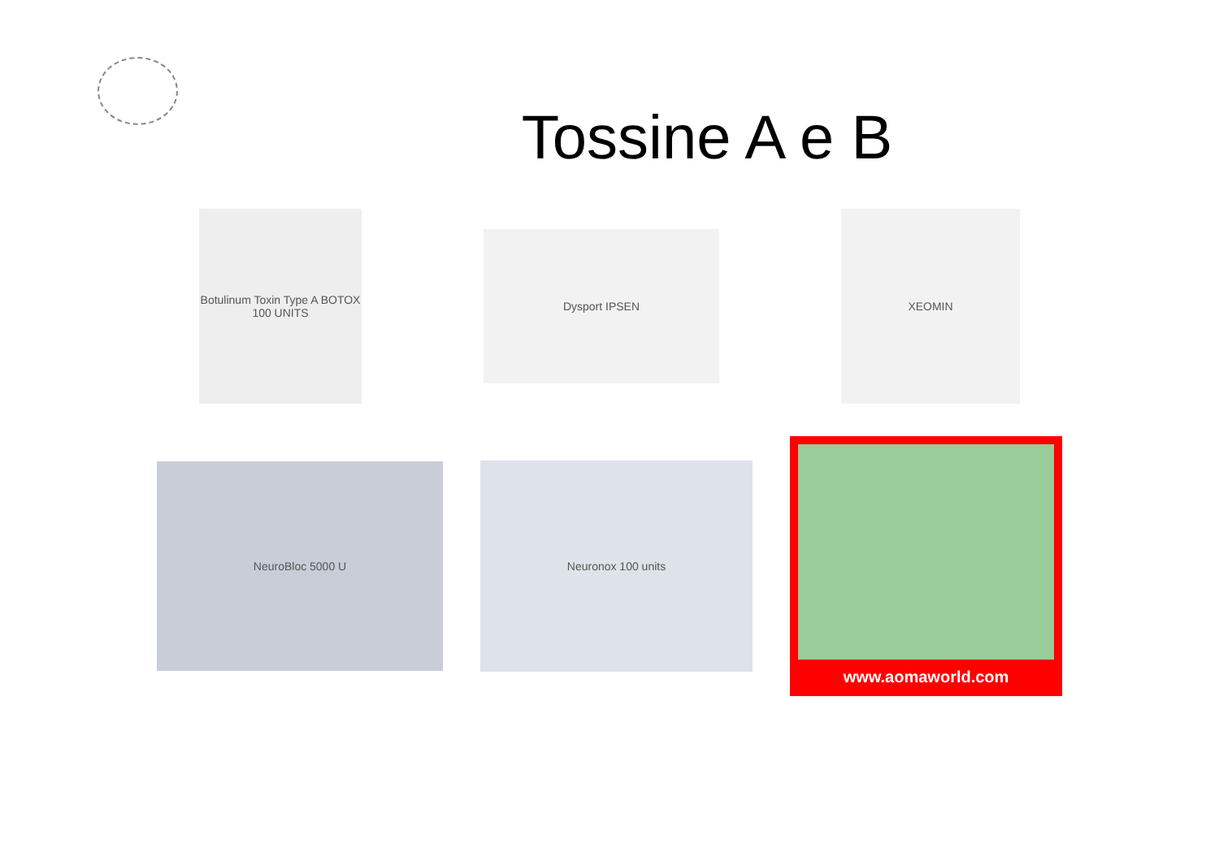Tossine A e B
Botulinum Toxin Type A BOTOX 100 UNITS
Dysport IPSEN
XEOMIN
NeuroBloc 5000 U
Neuronox 100 units
www.aomaworld.com